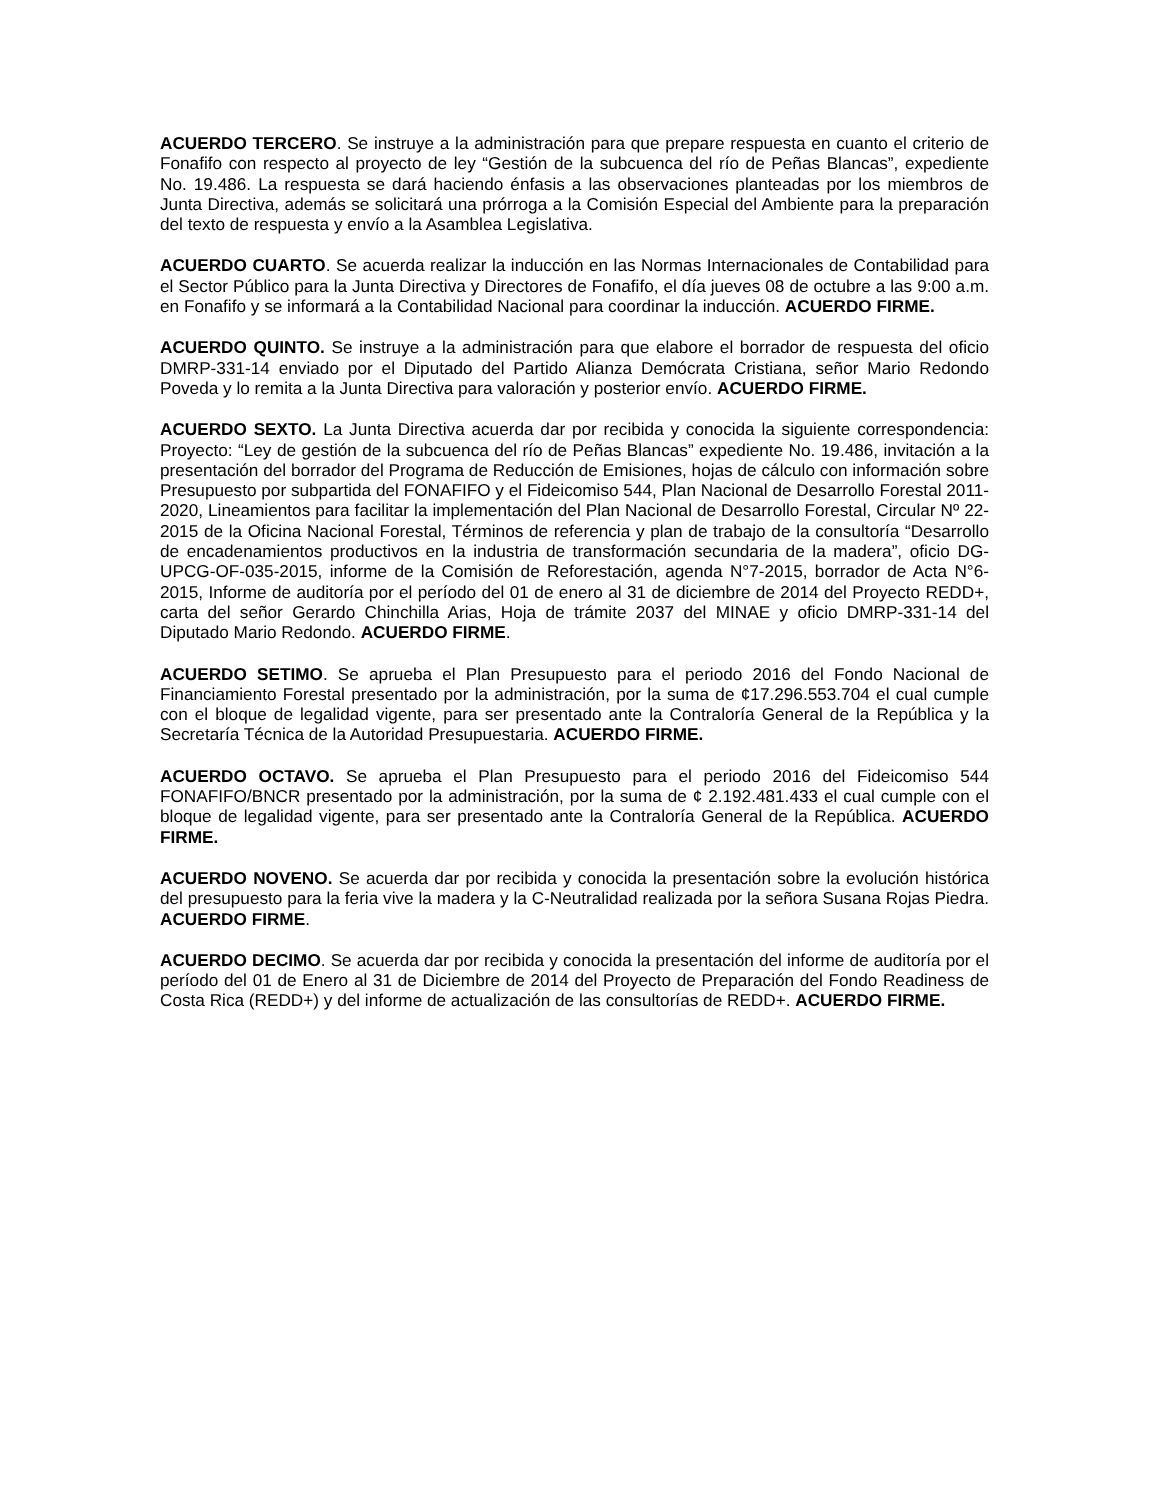ACUERDO TERCERO. Se instruye a la administración para que prepare respuesta en cuanto el criterio de Fonafifo con respecto al proyecto de ley “Gestión de la subcuenca del río de Peñas Blancas”, expediente No. 19.486. La respuesta se dará haciendo énfasis a las observaciones planteadas por los miembros de Junta Directiva, además se solicitará una prórroga a la Comisión Especial del Ambiente para la preparación del texto de respuesta y envío a la Asamblea Legislativa.
ACUERDO CUARTO. Se acuerda realizar la inducción en las Normas Internacionales de Contabilidad para el Sector Público para la Junta Directiva y Directores de Fonafifo, el día jueves 08 de octubre a las 9:00 a.m. en Fonafifo y se informará a la Contabilidad Nacional para coordinar la inducción. ACUERDO FIRME.
ACUERDO QUINTO. Se instruye a la administración para que elabore el borrador de respuesta del oficio DMRP-331-14 enviado por el Diputado del Partido Alianza Demócrata Cristiana, señor Mario Redondo Poveda y lo remita a la Junta Directiva para valoración y posterior envío. ACUERDO FIRME.
ACUERDO SEXTO. La Junta Directiva acuerda dar por recibida y conocida la siguiente correspondencia: Proyecto: “Ley de gestión de la subcuenca del río de Peñas Blancas” expediente No. 19.486, invitación a la presentación del borrador del Programa de Reducción de Emisiones, hojas de cálculo con información sobre Presupuesto por subpartida del FONAFIFO y el Fideicomiso 544, Plan Nacional de Desarrollo Forestal 2011-2020, Lineamientos para facilitar la implementación del Plan Nacional de Desarrollo Forestal, Circular Nº 22-2015 de la Oficina Nacional Forestal, Términos de referencia y plan de trabajo de la consultoría “Desarrollo de encadenamientos productivos en la industria de transformación secundaria de la madera”, oficio DG-UPCG-OF-035-2015, informe de la Comisión de Reforestación, agenda N°7-2015, borrador de Acta N°6-2015, Informe de auditoría por el período del 01 de enero al 31 de diciembre de 2014 del Proyecto REDD+, carta del señor Gerardo Chinchilla Arias, Hoja de trámite 2037 del MINAE y oficio DMRP-331-14 del Diputado Mario Redondo. ACUERDO FIRME.
ACUERDO SETIMO. Se aprueba el Plan Presupuesto para el periodo 2016 del Fondo Nacional de Financiamiento Forestal presentado por la administración, por la suma de ¢17.296.553.704 el cual cumple con el bloque de legalidad vigente, para ser presentado ante la Contraloría General de la República y la Secretaría Técnica de la Autoridad Presupuestaria. ACUERDO FIRME.
ACUERDO OCTAVO. Se aprueba el Plan Presupuesto para el periodo 2016 del Fideicomiso 544 FONAFIFO/BNCR presentado por la administración, por la suma de ¢ 2.192.481.433 el cual cumple con el bloque de legalidad vigente, para ser presentado ante la Contraloría General de la República. ACUERDO FIRME.
ACUERDO NOVENO. Se acuerda dar por recibida y conocida la presentación sobre la evolución histórica del presupuesto para la feria vive la madera y la C-Neutralidad realizada por la señora Susana Rojas Piedra. ACUERDO FIRME.
ACUERDO DECIMO. Se acuerda dar por recibida y conocida la presentación del informe de auditoría por el período del 01 de Enero al 31 de Diciembre de 2014 del Proyecto de Preparación del Fondo Readiness de Costa Rica (REDD+) y del informe de actualización de las consultorías de REDD+. ACUERDO FIRME.